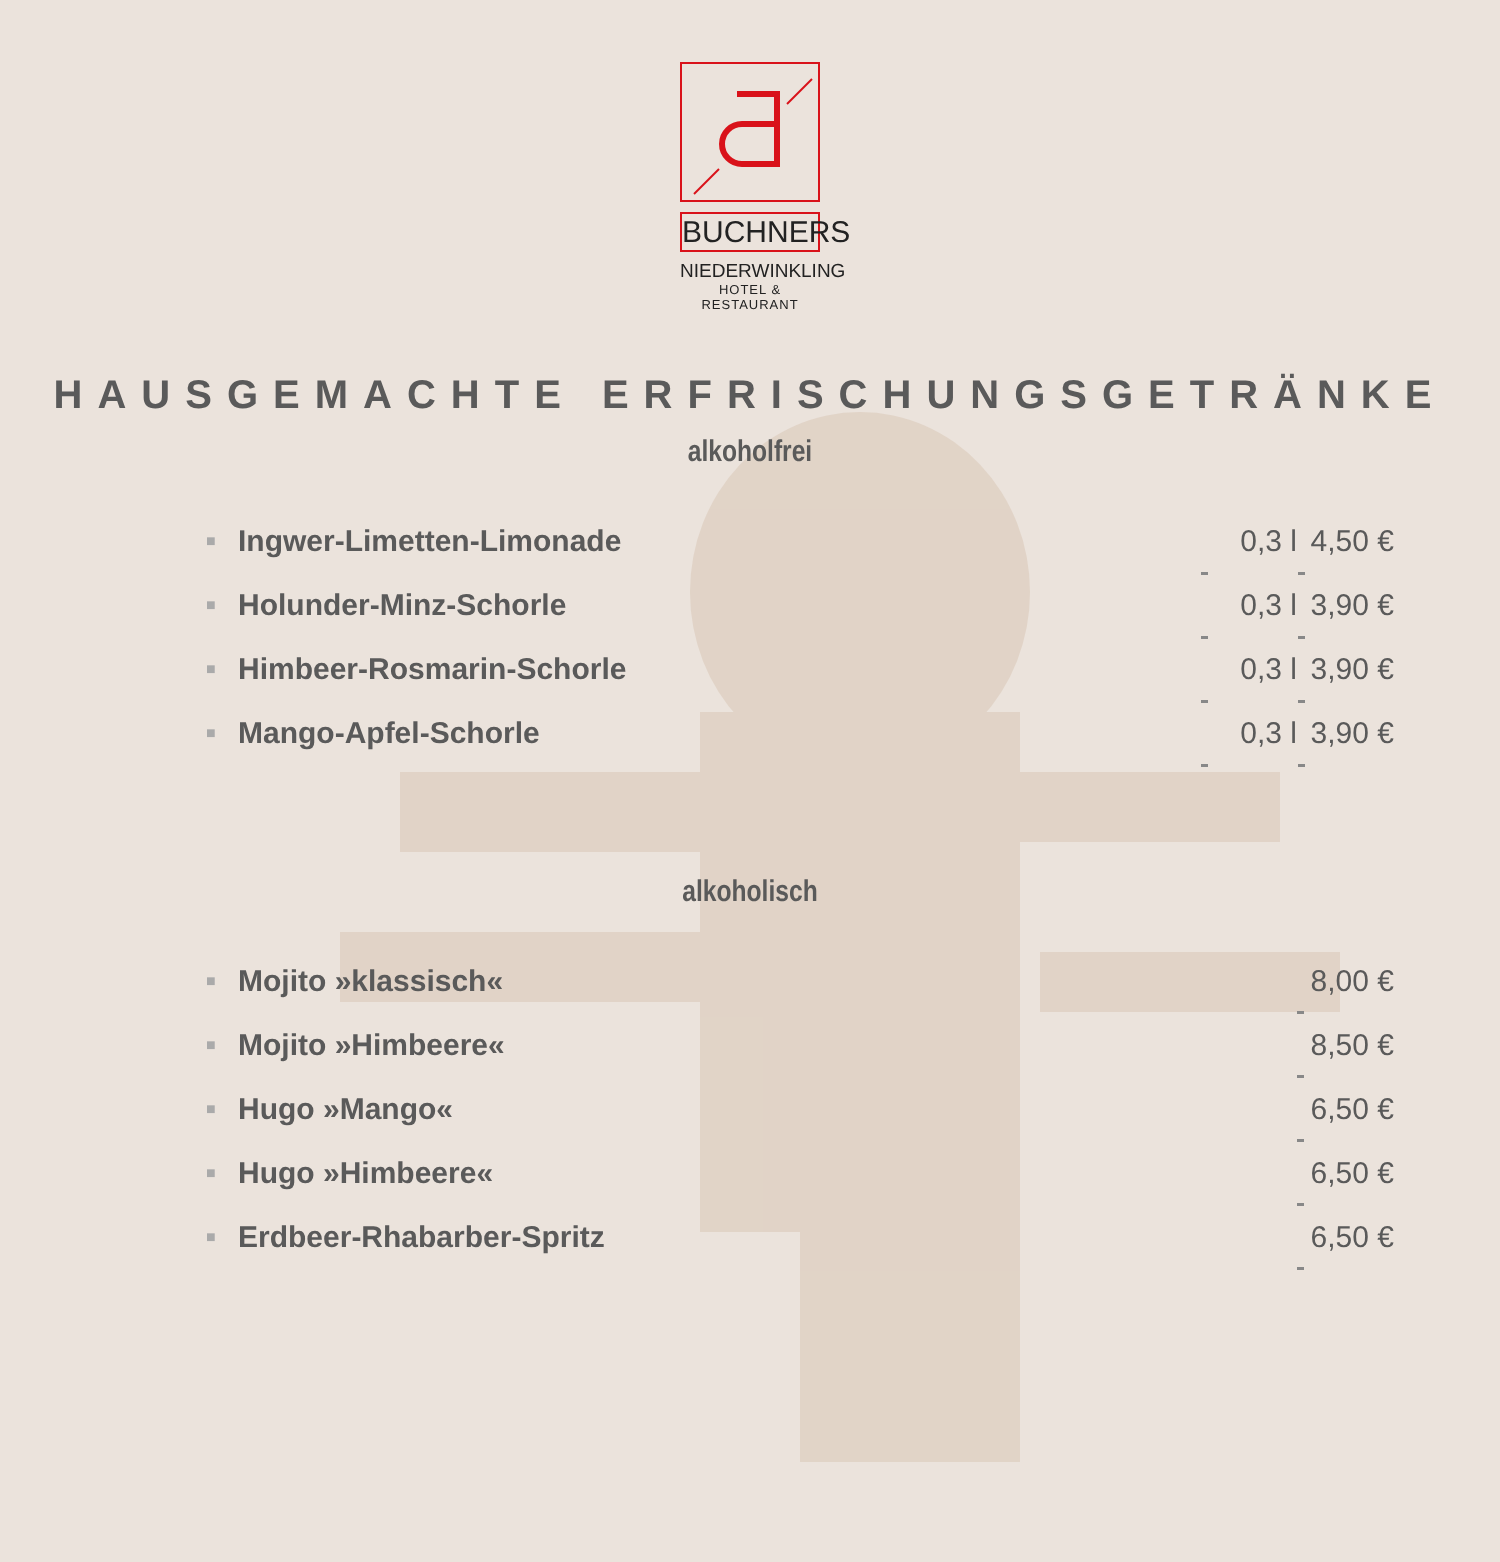BUCHNERS
NIEDERWINKLING
HOTEL & RESTAURANT
HAUSGEMACHTE ERFRISCHUNGSGETRÄNKE
alkoholfrei
| ■ | Ingwer-Limetten-Limonade | | 0,3 l | | 4,50 € |
| ■ | Holunder-Minz-Schorle | | 0,3 l | | 3,90 € |
| ■ | Himbeer-Rosmarin-Schorle | | 0,3 l | | 3,90 € |
| ■ | Mango-Apfel-Schorle | | 0,3 l | | 3,90 € |
alkoholisch
| ■ | Mojito »klassisch« | | 8,00 € |
| ■ | Mojito »Himbeere« | | 8,50 € |
| ■ | Hugo »Mango« | | 6,50 € |
| ■ | Hugo »Himbeere« | | 6,50 € |
| ■ | Erdbeer-Rhabarber-Spritz | | 6,50 € |